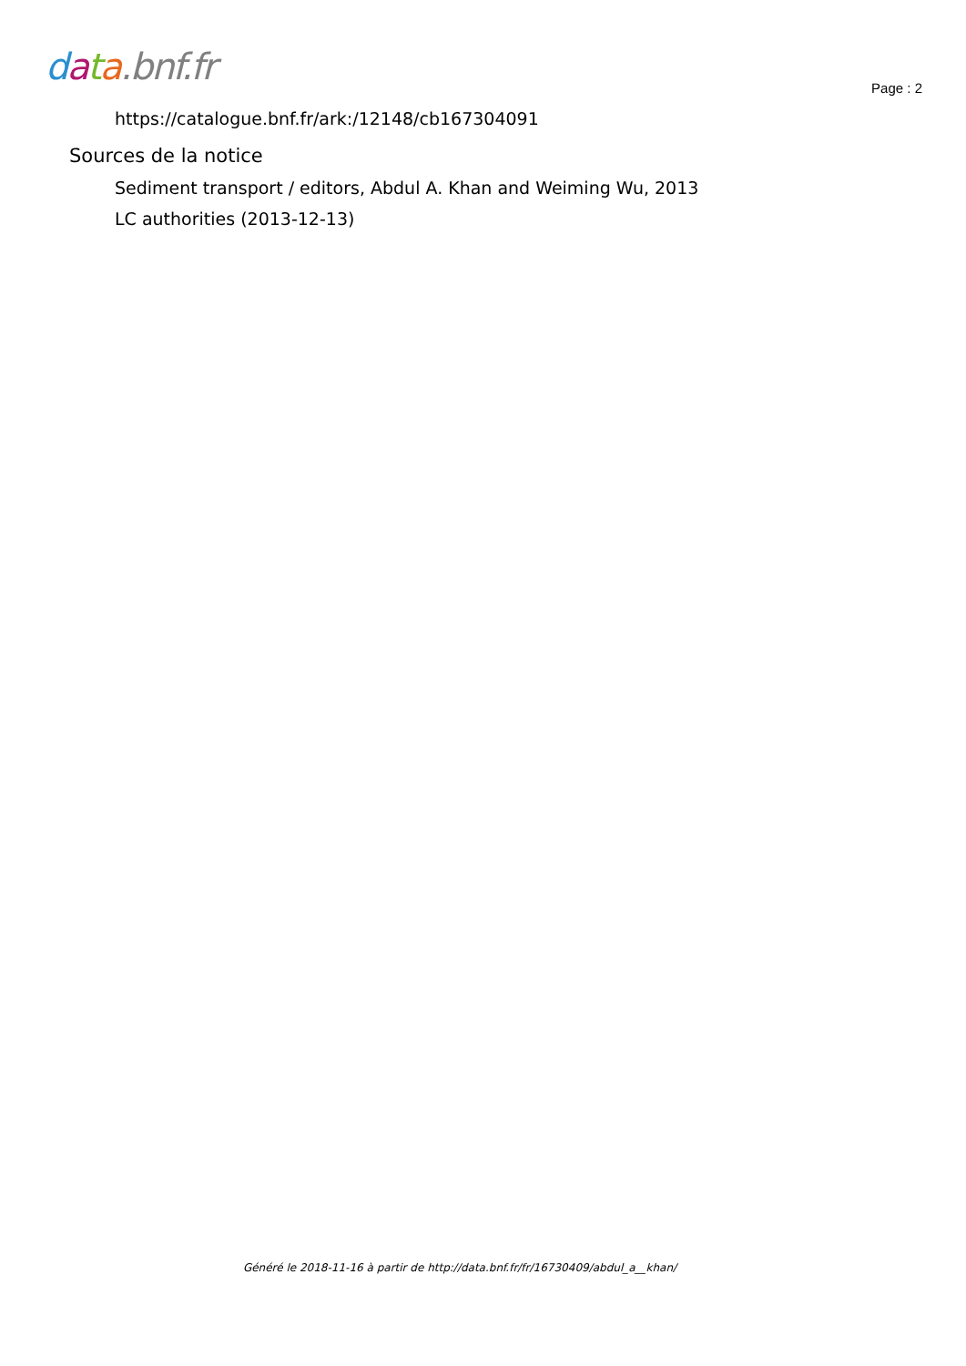data.bnf.fr
Page : 2
https://catalogue.bnf.fr/ark:/12148/cb167304091
Sources de la notice
Sediment transport / editors, Abdul A. Khan and Weiming Wu, 2013
LC authorities (2013-12-13)
Généré le 2018-11-16 à partir de http://data.bnf.fr/fr/16730409/abdul_a__khan/